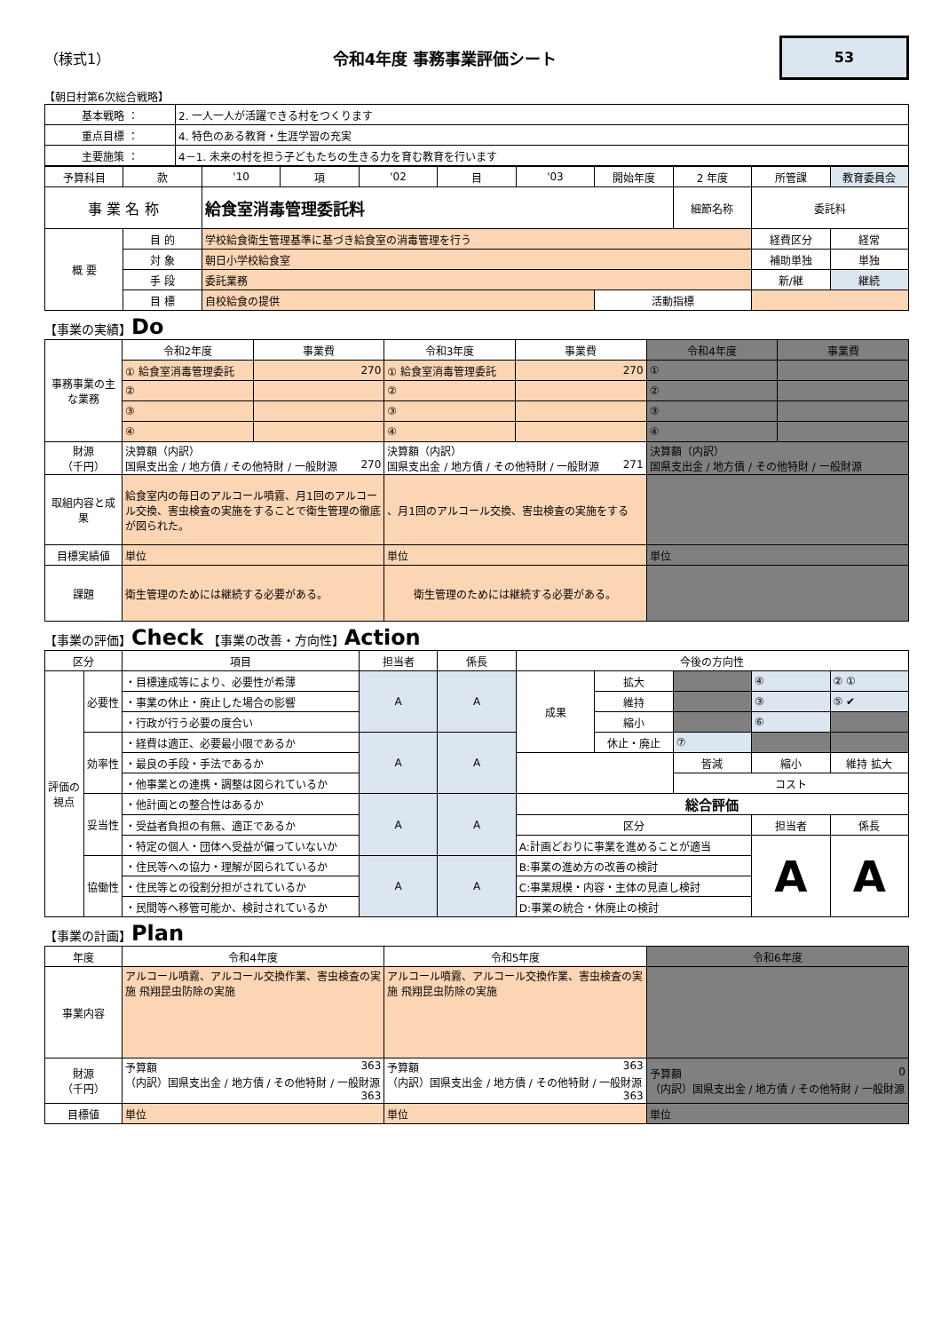（様式1） 令和4年度 事務事業評価シート
53
【朝日村第6次総合戦略】
| 基本戦略 ： | 2. 一人一人が活躍できる村をつくります |
| 重点目標 ： | 4. 特色のある教育・生涯学習の充実 |
| 主要施策 ： | 4－1. 未来の村を担う子どもたちの生きる力を育む教育を行います |
| 予算科目 | 款 | '10 | 項 | '02 | 目 | '03 | 開始年度 | 2 年度 | 所管課 | 教育委員会 |
| 事 業 名 称 | | 給食室消毒管理委託料 | | | | | | 細節名称 | 委託料 | |
| 概 要 | 目 的 | 学校給食衛生管理基準に基づき給食室の消毒管理を行う | | | | | | | 経費区分 | 経常 |
| | 対 象 | 朝日小学校給食室 | | | | | | | 補助単独 | 単独 |
| | 手 段 | 委託業務 | | | | | | | 新/継 | 継続 |
| | 目 標 | 自校給食の提供 | | | | | 活動指標 | | | |
【事業の実績】Do
| 事務事業の主な業務 | 令和2年度 | 事業費 | 令和3年度 | 事業費 | 令和4年度 | 事業費 |
| | ① 給食室消毒管理委託 | 270 | ① 給食室消毒管理委託 | 270 | ① | |
| | ② | | ② | | ② | |
| | ③ | | ③ | | ③ | |
| | ④ | | ④ | | ④ | |
| 財源 （千円） | 決算額（内訳） 国県支出金 / 地方債 / その他特財 / 一般財源 270 | | 決算額（内訳） 国県支出金 / 地方債 / その他特財 / 一般財源 271 | | 決算額（内訳） 国県支出金 / 地方債 / その他特財 / 一般財源 | |
| 取組内容と成果 | 給食室内の毎日のアルコール噴霧、月1回のアルコール交換、害虫検査の実施をすることで衛生管理の徹底が図られた。 | | 、月1回のアルコール交換、害虫検査の実施をする | | | |
| 目標実績値 | 単位 | | 単位 | | 単位 | |
| 課題 | 衛生管理のためには継続する必要がある。 | | 衛生管理のためには継続する必要がある。 | | | |
【事業の評価】Check 【事業の改善・方向性】Action
| 区分 | | 項目 | 担当者 | 係長 | 今後の方向性 | | | | |
| 評価の視点 | 必要性 | ・目標達成等により、必要性が希薄 | A | A | 成果 | 拡大 | | ④ | ② ① |
| | | ・事業の休止・廃止した場合の影響 | | | | 維持 | | ③ | ⑤ ✔ |
| | | ・行政が行う必要の度合い | | | | 縮小 | | ⑥ | |
| | 効率性 | ・経費は適正、必要最小限であるか | A | A | | 休止・廃止 | ⑦ | | |
| | | ・最良の手段・手法であるか | | | | | 皆減 | 縮小 | 維持 拡大 |
| | | ・他事業との連携・調整は図られているか | | | | | コスト | | |
| | 妥当性 | ・他計画との整合性はあるか | A | A | 総合評価 | | | | |
| | | ・受益者負担の有無、適正であるか | | | 区分 | | | 担当者 | 係長 |
| | | ・特定の個人・団体へ受益が偏っていないか | | | A:計画どおりに事業を進めることが適当 | | | A | A |
| | 協働性 | ・住民等への協力・理解が図られているか | A | A | B:事業の進め方の改善の検討 | | | | |
| | | ・住民等との役割分担がされているか | | | C:事業規模・内容・主体の見直し検討 | | | | |
| | | ・民間等へ移管可能か、検討されているか | | | D:事業の統合・休廃止の検討 | | | | |
【事業の計画】Plan
| 年度 | 令和4年度 | 令和5年度 | 令和6年度 |
| 事業内容 | アルコール噴霧、アルコール交換作業、害虫検査の実施 飛翔昆虫防除の実施 | アルコール噴霧、アルコール交換作業、害虫検査の実施 飛翔昆虫防除の実施 | |
| 財源 （千円） | 予算額 363 （内訳）国県支出金 / 地方債 / その他特財 / 一般財源 363 | 予算額 363 （内訳）国県支出金 / 地方債 / その他特財 / 一般財源 363 | 予算額 0 （内訳）国県支出金 / 地方債 / その他特財 / 一般財源 |
| 目標値 | 単位 | 単位 | 単位 |